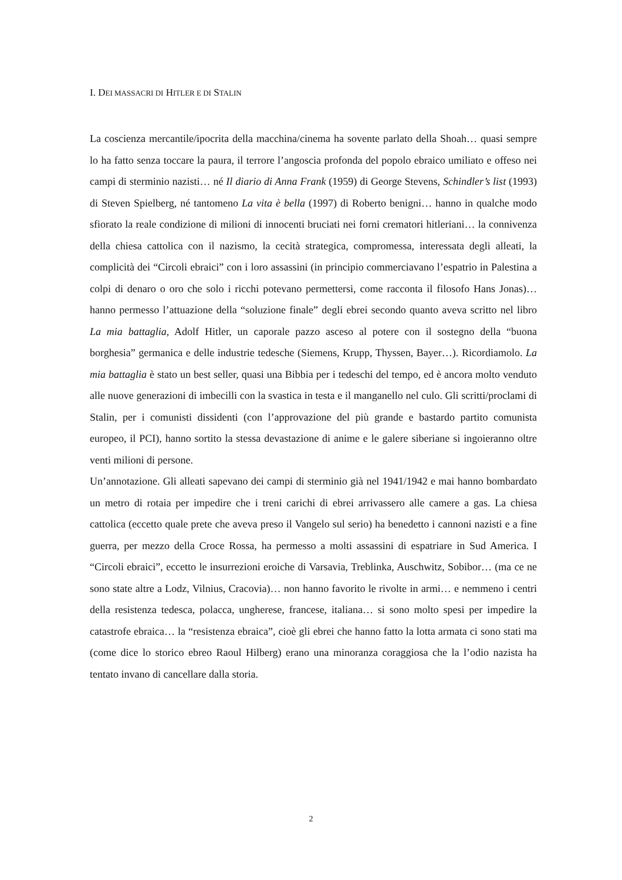I. DEI MASSACRI DI HITLER E DI STALIN
La coscienza mercantile/ipocrita della macchina/cinema ha sovente parlato della Shoah… quasi sempre lo ha fatto senza toccare la paura, il terrore l’angoscia profonda del popolo ebraico umiliato e offeso nei campi di sterminio nazisti… né Il diario di Anna Frank (1959) di George Stevens, Schindler’s list (1993) di Steven Spielberg, né tantomeno La vita è bella (1997) di Roberto benigni… hanno in qualche modo sfiorato la reale condizione di milioni di innocenti bruciati nei forni crematori hitleriani… la connivenza della chiesa cattolica con il nazismo, la cecità strategica, compromessa, interessata degli alleati, la complicità dei “Circoli ebraici” con i loro assassini (in principio commerciavano l’espatrio in Palestina a colpi di denaro o oro che solo i ricchi potevano permettersi, come racconta il filosofo Hans Jonas)… hanno permesso l’attuazione della “soluzione finale” degli ebrei secondo quanto aveva scritto nel libro La mia battaglia, Adolf Hitler, un caporale pazzo asceso al potere con il sostegno della “buona borghesia” germanica e delle industrie tedesche (Siemens, Krupp, Thyssen, Bayer…). Ricordiamolo. La mia battaglia è stato un best seller, quasi una Bibbia per i tedeschi del tempo, ed è ancora molto venduto alle nuove generazioni di imbecilli con la svastica in testa e il manganello nel culo. Gli scritti/proclami di Stalin, per i comunisti dissidenti (con l’approvazione del più grande e bastardo partito comunista europeo, il PCI), hanno sortito la stessa devastazione di anime e le galere siberiane si ingoieranno oltre venti milioni di persone.
Un’annotazione. Gli alleati sapevano dei campi di sterminio già nel 1941/1942 e mai hanno bombardato un metro di rotaia per impedire che i treni carichi di ebrei arrivassero alle camere a gas. La chiesa cattolica (eccetto quale prete che aveva preso il Vangelo sul serio) ha benedetto i cannoni nazisti e a fine guerra, per mezzo della Croce Rossa, ha permesso a molti assassini di espatriare in Sud America. I “Circoli ebraici”, eccetto le insurrezioni eroiche di Varsavia, Treblinka, Auschwitz, Sobibor… (ma ce ne sono state altre a Lodz, Vilnius, Cracovia)… non hanno favorito le rivolte in armi… e nemmeno i centri della resistenza tedesca, polacca, ungherese, francese, italiana… si sono molto spesi per impedire la catastrofe ebraica… la “resistenza ebraica”, cioè gli ebrei che hanno fatto la lotta armata ci sono stati ma (come dice lo storico ebreo Raoul Hilberg) erano una minoranza coraggiosa che la l’odio nazista ha tentato invano di cancellare dalla storia.
2